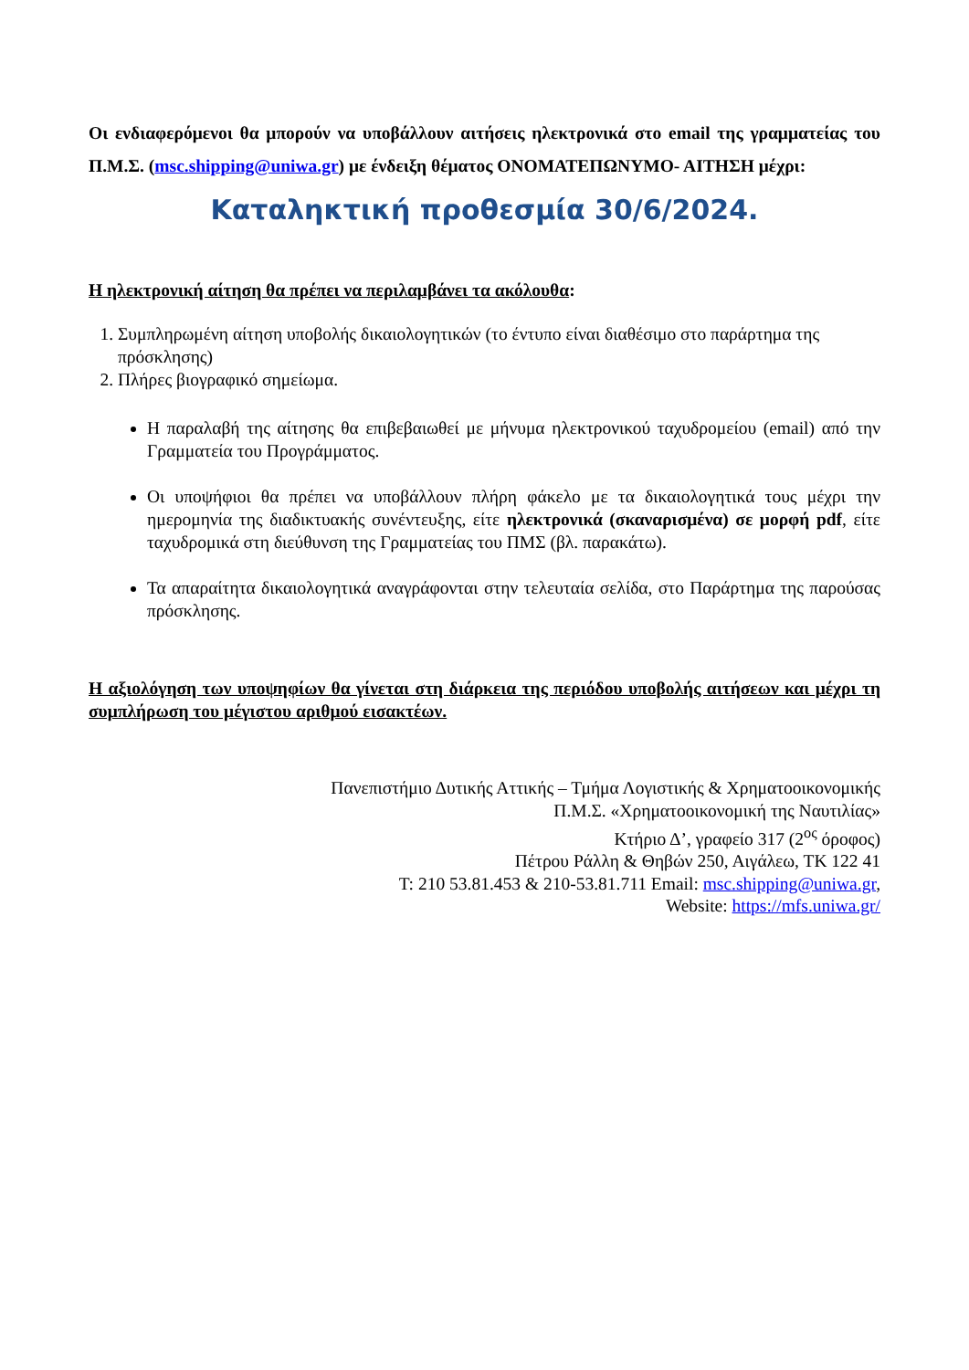Οι ενδιαφερόμενοι θα μπορούν να υποβάλλουν αιτήσεις ηλεκτρονικά στο email της γραμματείας του Π.Μ.Σ. (msc.shipping@uniwa.gr) με ένδειξη θέματος ΟΝΟΜΑΤΕΠΩΝΥΜΟ- ΑΙΤΗΣΗ μέχρι:
Καταληκτική προθεσμία 30/6/2024.
Η ηλεκτρονική αίτηση θα πρέπει να περιλαμβάνει τα ακόλουθα:
1. Συμπληρωμένη αίτηση υποβολής δικαιολογητικών (το έντυπο είναι διαθέσιμο στο παράρτημα της πρόσκλησης)
2. Πλήρες βιογραφικό σημείωμα.
Η παραλαβή της αίτησης θα επιβεβαιωθεί με μήνυμα ηλεκτρονικού ταχυδρομείου (email) από την Γραμματεία του Προγράμματος.
Οι υποψήφιοι θα πρέπει να υποβάλλουν πλήρη φάκελο με τα δικαιολογητικά τους μέχρι την ημερομηνία της διαδικτυακής συνέντευξης, είτε ηλεκτρονικά (σκαναρισμένα) σε μορφή pdf, είτε ταχυδρομικά στη διεύθυνση της Γραμματείας του ΠΜΣ (βλ. παρακάτω).
Τα απαραίτητα δικαιολογητικά αναγράφονται στην τελευταία σελίδα, στο Παράρτημα της παρούσας πρόσκλησης.
Η αξιολόγηση των υποψηφίων θα γίνεται στη διάρκεια της περιόδου υποβολής αιτήσεων και μέχρι τη συμπλήρωση του μέγιστου αριθμού εισακτέων.
Πανεπιστήμιο Δυτικής Αττικής – Τμήμα Λογιστικής & Χρηματοοικονομικής
Π.Μ.Σ. «Χρηματοοικονομική της Ναυτιλίας»
Κτήριο Δ’, γραφείο 317 (2<sup>ος</sup> όροφος)
Πέτρου Ράλλη & Θηβών 250, Αιγάλεω, ΤΚ 122 41
Τ: 210 53.81.453 & 210-53.81.711 Email: msc.shipping@uniwa.gr,
Website: https://mfs.uniwa.gr/